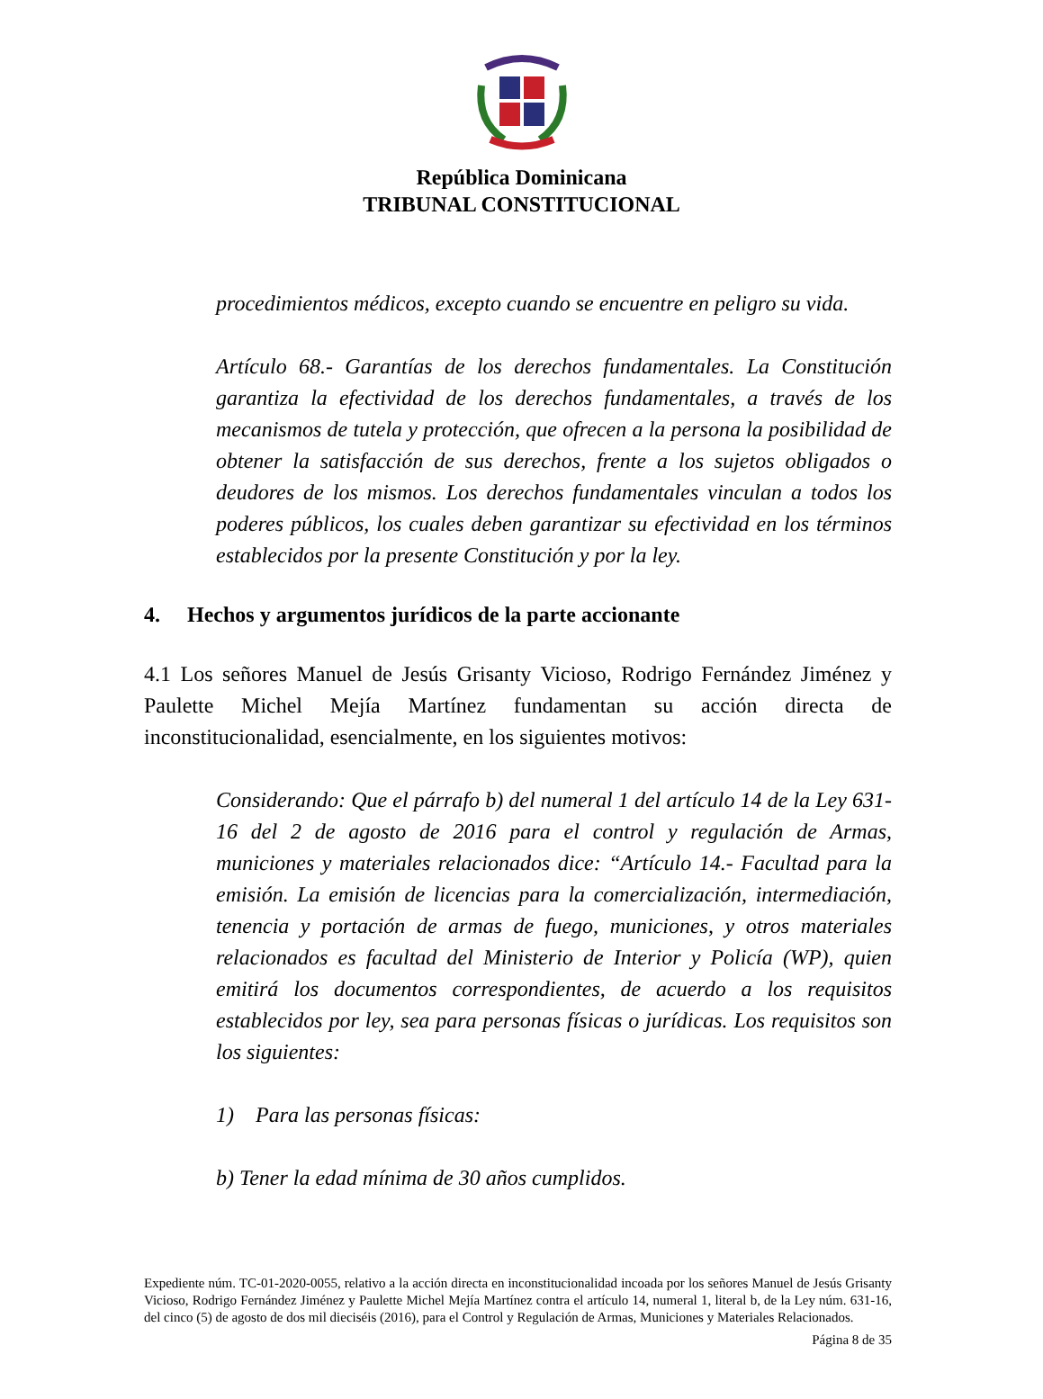República Dominicana
TRIBUNAL CONSTITUCIONAL
procedimientos médicos, excepto cuando se encuentre en peligro su vida.
Artículo 68.- Garantías de los derechos fundamentales. La Constitución garantiza la efectividad de los derechos fundamentales, a través de los mecanismos de tutela y protección, que ofrecen a la persona la posibilidad de obtener la satisfacción de sus derechos, frente a los sujetos obligados o deudores de los mismos. Los derechos fundamentales vinculan a todos los poderes públicos, los cuales deben garantizar su efectividad en los términos establecidos por la presente Constitución y por la ley.
4. Hechos y argumentos jurídicos de la parte accionante
4.1 Los señores Manuel de Jesús Grisanty Vicioso, Rodrigo Fernández Jiménez y Paulette Michel Mejía Martínez fundamentan su acción directa de inconstitucionalidad, esencialmente, en los siguientes motivos:
Considerando: Que el párrafo b) del numeral 1 del artículo 14 de la Ley 631-16 del 2 de agosto de 2016 para el control y regulación de Armas, municiones y materiales relacionados dice: “Artículo 14.- Facultad para la emisión. La emisión de licencias para la comercialización, intermediación, tenencia y portación de armas de fuego, municiones, y otros materiales relacionados es facultad del Ministerio de Interior y Policía (WP), quien emitirá los documentos correspondientes, de acuerdo a los requisitos establecidos por ley, sea para personas físicas o jurídicas. Los requisitos son los siguientes:
1) Para las personas físicas:
b) Tener la edad mínima de 30 años cumplidos.
Expediente núm. TC-01-2020-0055, relativo a la acción directa en inconstitucionalidad incoada por los señores Manuel de Jesús Grisanty Vicioso, Rodrigo Fernández Jiménez y Paulette Michel Mejía Martínez contra el artículo 14, numeral 1, literal b, de la Ley núm. 631-16, del cinco (5) de agosto de dos mil dieciséis (2016), para el Control y Regulación de Armas, Municiones y Materiales Relacionados.
Página 8 de 35